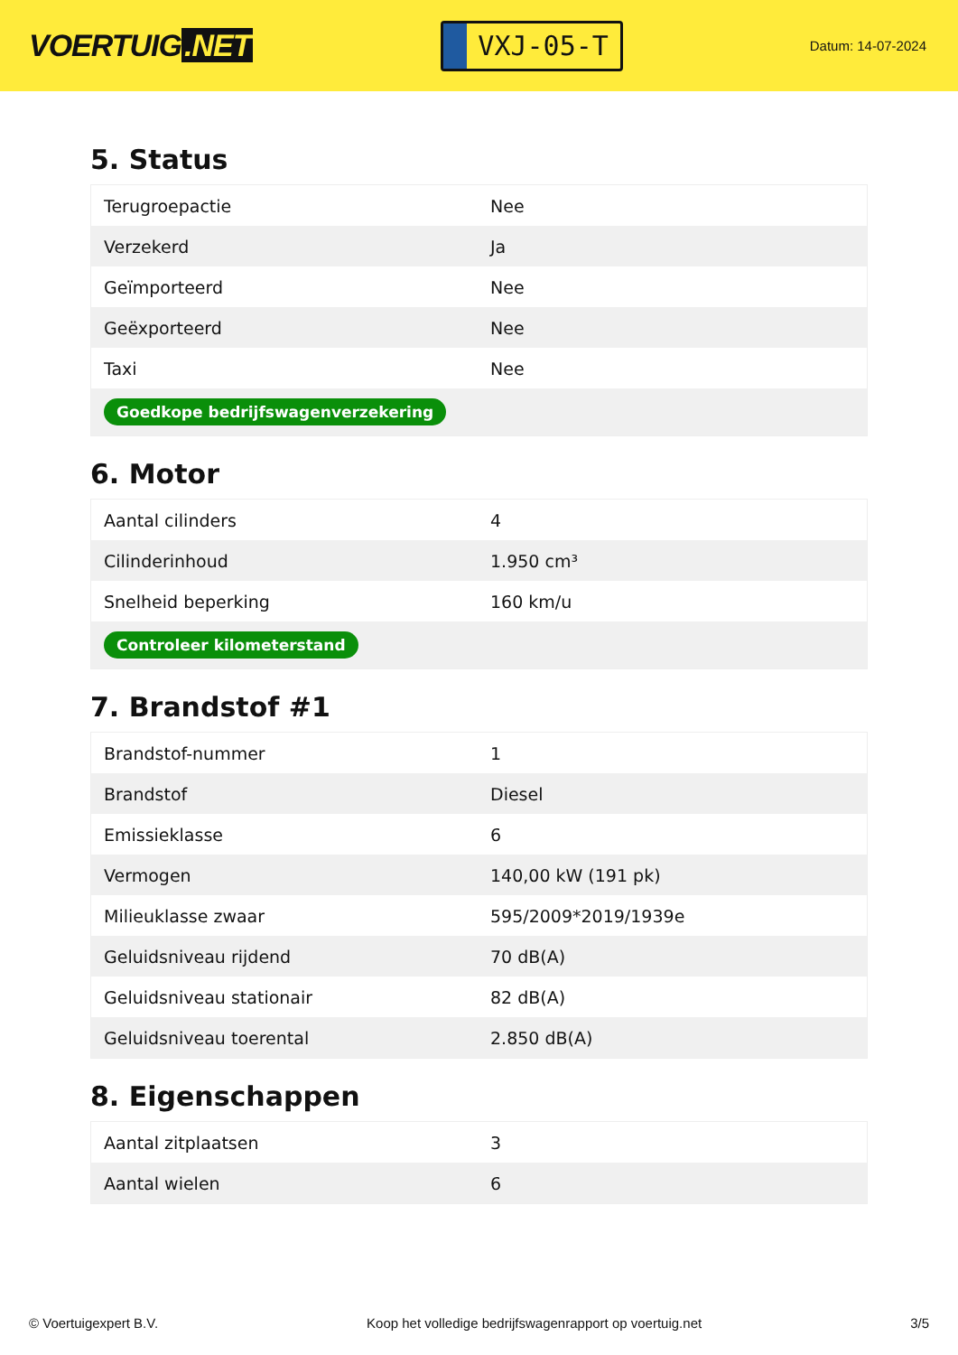VOERTUIG.NET
VXJ-05-T
Datum: 14-07-2024
5. Status
| Terugroepactie | Nee |
| Verzekerd | Ja |
| Geïmporteerd | Nee |
| Geëxporteerd | Nee |
| Taxi | Nee |
| Goedkope bedrijfswagenverzekering | |
6. Motor
| Aantal cilinders | 4 |
| Cilinderinhoud | 1.950 cm³ |
| Snelheid beperking | 160 km/u |
| Controleer kilometerstand | |
7. Brandstof #1
| Brandstof-nummer | 1 |
| Brandstof | Diesel |
| Emissieklasse | 6 |
| Vermogen | 140,00 kW (191 pk) |
| Milieuklasse zwaar | 595/2009*2019/1939e |
| Geluidsniveau rijdend | 70 dB(A) |
| Geluidsniveau stationair | 82 dB(A) |
| Geluidsniveau toerental | 2.850 dB(A) |
8. Eigenschappen
| Aantal zitplaatsen | 3 |
| Aantal wielen | 6 |
© Voertuigexpert B.V. Koop het volledige bedrijfswagenrapport op voertuig.net 3/5